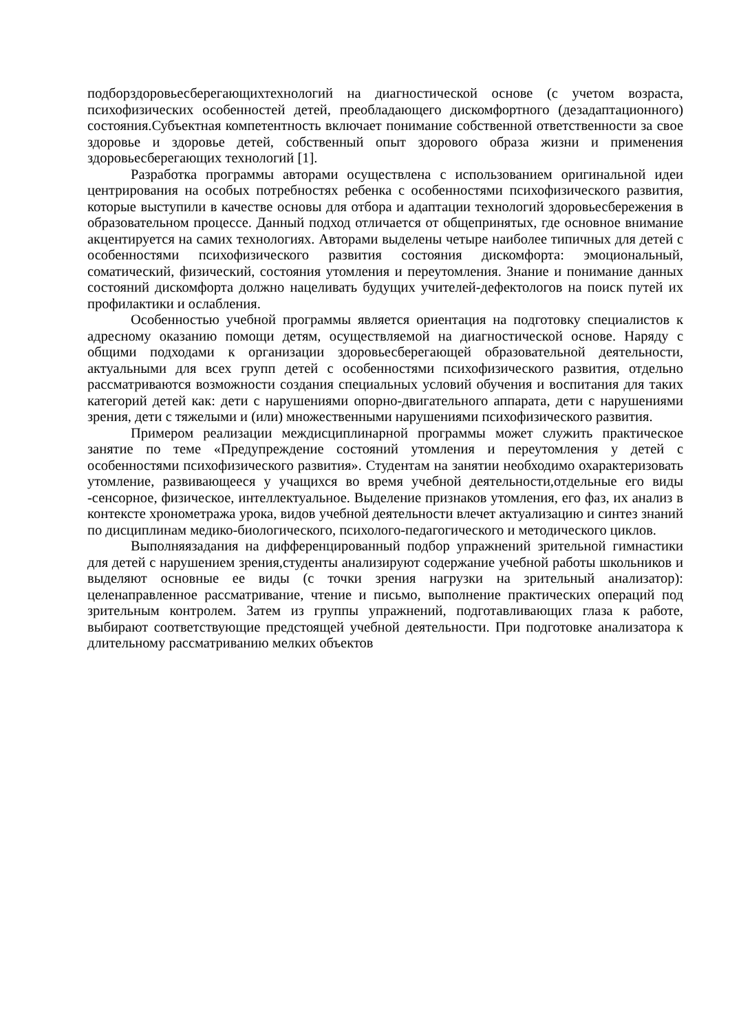подборздоровьесберегающихтехнологий на диагностической основе (с учетом возраста, психофизических особенностей детей, преобладающего дискомфортного (дезадаптационного) состояния.Субъектная компетентность включает понимание собственной ответственности за свое здоровье и здоровье детей, собственный опыт здорового образа жизни и применения здоровьесберегающих технологий [1].
Разработка программы авторами осуществлена с использованием оригинальной идеи центрирования на особых потребностях ребенка с особенностями психофизического развития, которые выступили в качестве основы для отбора и адаптации технологий здоровьесбережения в образовательном процессе. Данный подход отличается от общепринятых, где основное внимание акцентируется на самих технологиях. Авторами выделены четыре наиболее типичных для детей с особенностями психофизического развития состояния дискомфорта: эмоциональный, соматический, физический, состояния утомления и переутомления. Знание и понимание данных состояний дискомфорта должно нацеливать будущих учителей-дефектологов на поиск путей их профилактики и ослабления.
Особенностью учебной программы является ориентация на подготовку специалистов к адресному оказанию помощи детям, осуществляемой на диагностической основе. Наряду с общими подходами к организации здоровьесберегающей образовательной деятельности, актуальными для всех групп детей с особенностями психофизического развития, отдельно рассматриваются возможности создания специальных условий обучения и воспитания для таких категорий детей как: дети с нарушениями опорно-двигательного аппарата, дети с нарушениями зрения, дети с тяжелыми и (или) множественными нарушениями психофизического развития.
Примером реализации междисциплинарной программы может служить практическое занятие по теме «Предупреждение состояний утомления и переутомления у детей с особенностями психофизического развития». Студентам на занятии необходимо охарактеризовать утомление, развивающееся у учащихся во время учебной деятельности,отдельные его виды -сенсорное, физическое, интеллектуальное. Выделение признаков утомления, его фаз, их анализ в контексте хронометража урока, видов учебной деятельности влечет актуализацию и синтез знаний по дисциплинам медико-биологического, психолого-педагогического и методического циклов.
Выполняязадания на дифференцированный подбор упражнений зрительной гимнастики для детей с нарушением зрения,студенты анализируют содержание учебной работы школьников и выделяют основные ее виды (с точки зрения нагрузки на зрительный анализатор): целенаправленное рассматривание, чтение и письмо, выполнение практических операций под зрительным контролем. Затем из группы упражнений, подготавливающих глаза к работе, выбирают соответствующие предстоящей учебной деятельности. При подготовке анализатора к длительному рассматриванию мелких объектов